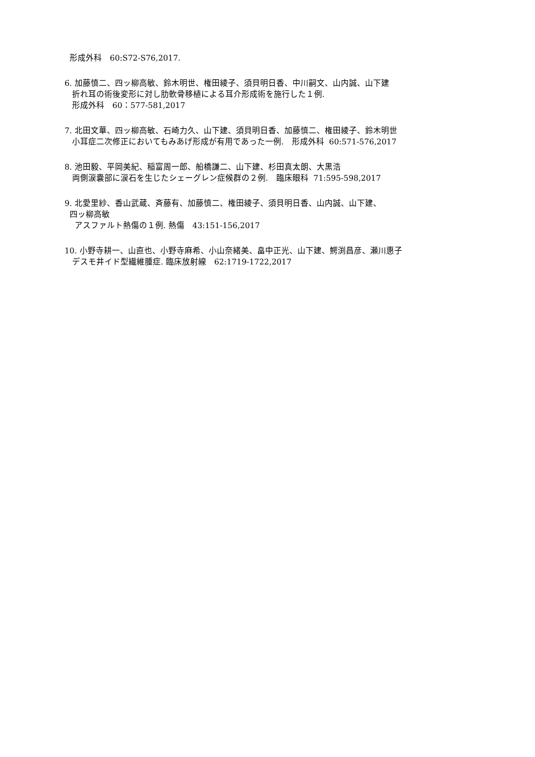形成外科　60:S72-S76,2017.
6. 加藤慎二、四ッ柳高敏、鈴木明世、権田綾子、須貝明日香、中川嗣文、山内誠、山下建
折れ耳の術後変形に対し肋軟骨移植による耳介形成術を施行した１例.
形成外科　60：577-581,2017
7. 北田文華、四ッ柳高敏、石崎力久、山下建、須貝明日香、加藤慎二、権田綾子、鈴木明世
小耳症二次修正においてもみあげ形成が有用であった一例.　形成外科 60:571-576,2017
8. 池田毅、平岡美紀、稲富周一郎、船橋謙二、山下建、杉田真太朗、大黒浩
両側涙嚢部に涙石を生じたシェーグレン症候群の２例.　臨床眼科 71:595-598,2017
9. 北愛里紗、香山武蔵、斉藤有、加藤慎二、権田綾子、須貝明日香、山内誠、山下建、
四ッ柳高敏
アスファルト熱傷の１例. 熱傷　43:151-156,2017
10. 小野寺耕一、山直也、小野寺麻希、小山奈緒美、畠中正光、山下建、鰐渕昌彦、瀬川惠子
デスモ井イド型繊維腫症. 臨床放射線　62:1719-1722,2017